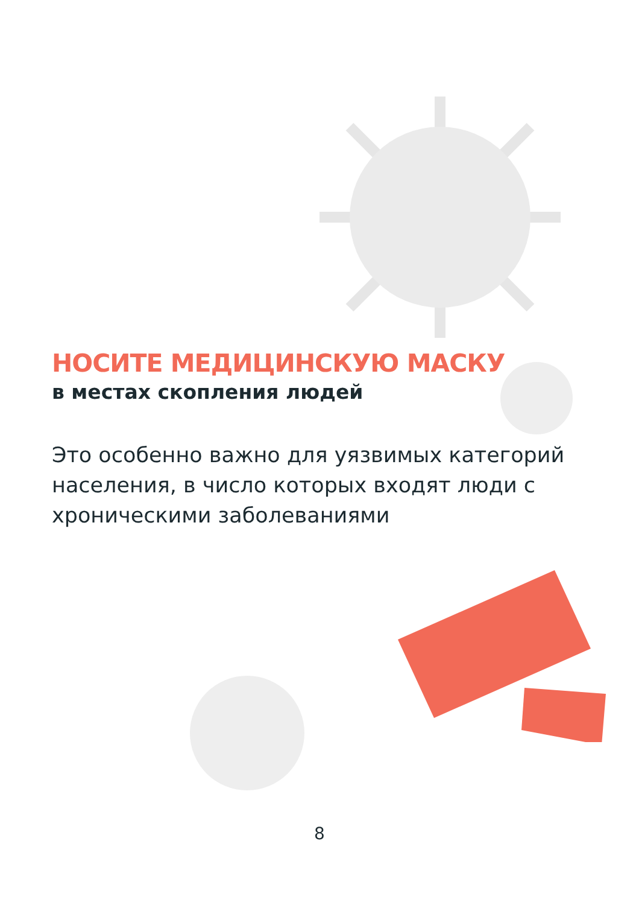НОСИТЕ МЕДИЦИНСКУЮ МАСКУ
в местах скопления людей
Это особенно важно для уязвимых категорий населения, в число которых входят люди с хроническими заболеваниями
8